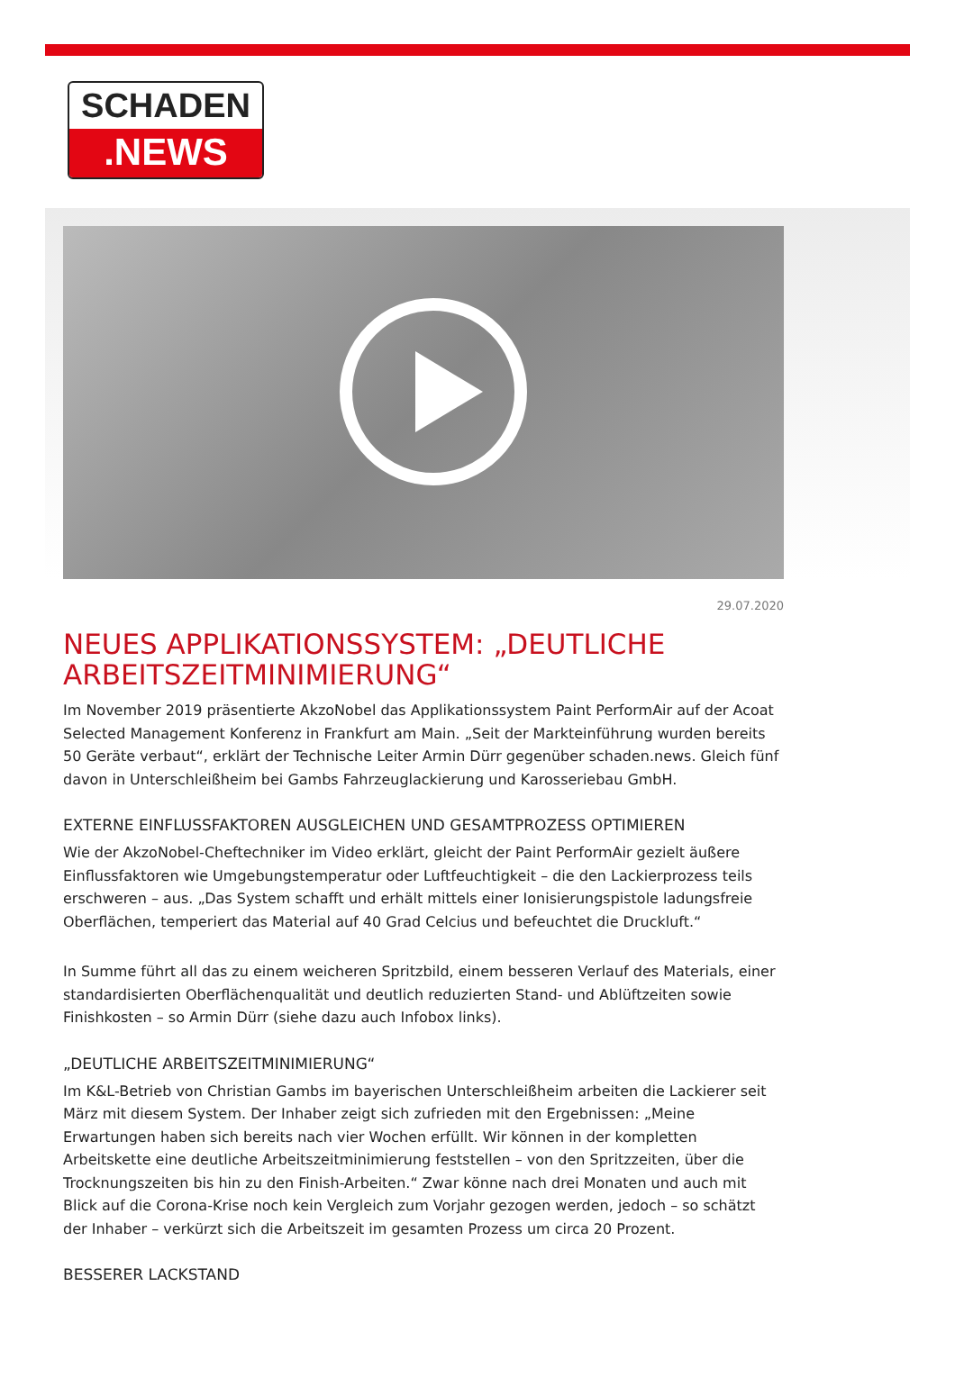SCHADEN
.NEWS
29.07.2020
NEUES APPLIKATIONSSYSTEM: „DEUTLICHE ARBEITSZEITMINIMIERUNG“
Im November 2019 präsentierte AkzoNobel das Applikationssystem Paint PerformAir auf der Acoat Selected Management Konferenz in Frankfurt am Main. „Seit der Markteinführung wurden bereits 50 Geräte verbaut“, erklärt der Technische Leiter Armin Dürr gegenüber schaden.news. Gleich fünf davon in Unterschleißheim bei Gambs Fahrzeuglackierung und Karosseriebau GmbH.
EXTERNE EINFLUSSFAKTOREN AUSGLEICHEN UND GESAMTPROZESS OPTIMIEREN
Wie der AkzoNobel-Cheftechniker im Video erklärt, gleicht der Paint PerformAir gezielt äußere Einflussfaktoren wie Umgebungstemperatur oder Luftfeuchtigkeit – die den Lackierprozess teils erschweren – aus. „Das System schafft und erhält mittels einer Ionisierungspistole ladungsfreie Oberflächen, temperiert das Material auf 40 Grad Celcius und befeuchtet die Druckluft.“
In Summe führt all das zu einem weicheren Spritzbild, einem besseren Verlauf des Materials, einer standardisierten Oberflächenqualität und deutlich reduzierten Stand- und Ablüftzeiten sowie Finishkosten – so Armin Dürr (siehe dazu auch Infobox links).
„DEUTLICHE ARBEITSZEITMINIMIERUNG“
Im K&L-Betrieb von Christian Gambs im bayerischen Unterschleißheim arbeiten die Lackierer seit März mit diesem System. Der Inhaber zeigt sich zufrieden mit den Ergebnissen: „Meine Erwartungen haben sich bereits nach vier Wochen erfüllt. Wir können in der kompletten Arbeitskette eine deutliche Arbeitszeitminimierung feststellen – von den Spritzzeiten, über die Trocknungszeiten bis hin zu den Finish-Arbeiten.“ Zwar könne nach drei Monaten und auch mit Blick auf die Corona-Krise noch kein Vergleich zum Vorjahr gezogen werden, jedoch – so schätzt der Inhaber – verkürzt sich die Arbeitszeit im gesamten Prozess um circa 20 Prozent.
BESSERER LACKSTAND